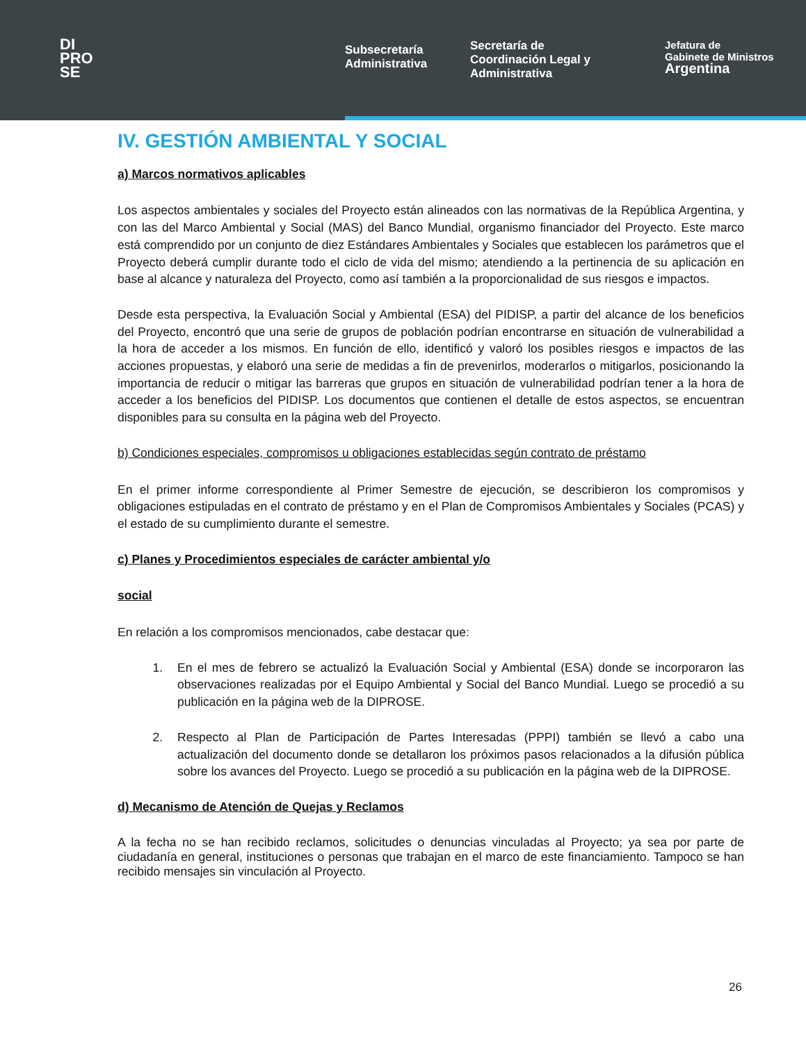DI
PRO
SE
Subsecretaría Administrativa
Secretaría de Coordinación Legal y Administrativa
Jefatura de
Gabinete de Ministros
Argentina
IV. GESTIÓN AMBIENTAL Y SOCIAL
a) Marcos normativos aplicables
Los aspectos ambientales y sociales del Proyecto están alineados con las normativas de la República Argentina, y con las del Marco Ambiental y Social (MAS) del Banco Mundial, organismo financiador del Proyecto. Este marco está comprendido por un conjunto de diez Estándares Ambientales y Sociales que establecen los parámetros que el Proyecto deberá cumplir durante todo el ciclo de vida del mismo; atendiendo a la pertinencia de su aplicación en base al alcance y naturaleza del Proyecto, como así también a la proporcionalidad de sus riesgos e impactos.
Desde esta perspectiva, la Evaluación Social y Ambiental (ESA) del PIDISP, a partir del alcance de los beneficios del Proyecto, encontró que una serie de grupos de población podrían encontrarse en situación de vulnerabilidad a la hora de acceder a los mismos. En función de ello, identificó y valoró los posibles riesgos e impactos de las acciones propuestas, y elaboró una serie de medidas a fin de prevenirlos, moderarlos o mitigarlos, posicionando la importancia de reducir o mitigar las barreras que grupos en situación de vulnerabilidad podrían tener a la hora de acceder a los beneficios del PIDISP. Los documentos que contienen el detalle de estos aspectos, se encuentran disponibles para su consulta en la página web del Proyecto.
b) Condiciones especiales, compromisos u obligaciones establecidas según contrato de préstamo
En el primer informe correspondiente al Primer Semestre de ejecución, se describieron los compromisos y obligaciones estipuladas en el contrato de préstamo y en el Plan de Compromisos Ambientales y Sociales (PCAS) y el estado de su cumplimiento durante el semestre.
c) Planes y Procedimientos especiales de carácter ambiental y/o
social
En relación a los compromisos mencionados, cabe destacar que:
1. En el mes de febrero se actualizó la Evaluación Social y Ambiental (ESA) donde se incorporaron las observaciones realizadas por el Equipo Ambiental y Social del Banco Mundial. Luego se procedió a su publicación en la página web de la DIPROSE.
2. Respecto al Plan de Participación de Partes Interesadas (PPPI) también se llevó a cabo una actualización del documento donde se detallaron los próximos pasos relacionados a la difusión pública sobre los avances del Proyecto. Luego se procedió a su publicación en la página web de la DIPROSE.
d) Mecanismo de Atención de Quejas y Reclamos
A la fecha no se han recibido reclamos, solicitudes o denuncias vinculadas al Proyecto; ya sea por parte de ciudadanía en general, instituciones o personas que trabajan en el marco de este financiamiento. Tampoco se han recibido mensajes sin vinculación al Proyecto.
26